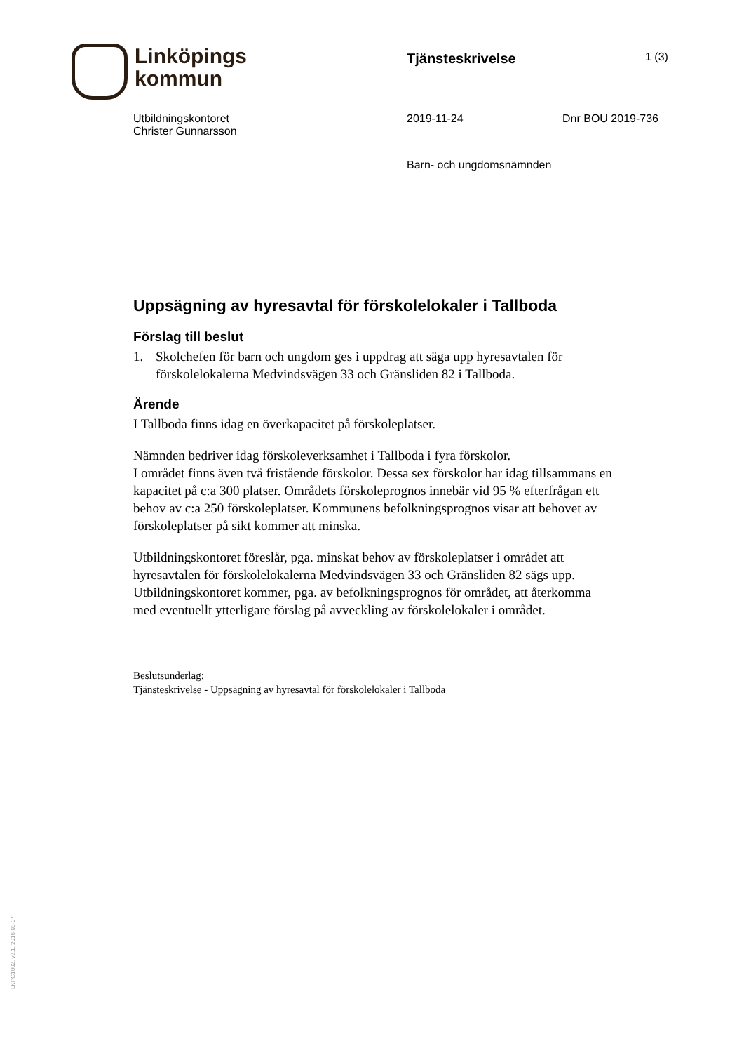Linköpings
kommun
Tjänsteskrivelse
1 (3)
Utbildningskontoret
Christer Gunnarsson
2019-11-24 Dnr BOU 2019-736
Barn- och ungdomsnämnden
Uppsägning av hyresavtal för förskolelokaler i Tallboda
Förslag till beslut
1. Skolchefen för barn och ungdom ges i uppdrag att säga upp hyresavtalen för förskolelokalerna Medvindsvägen 33 och Gränsliden 82 i Tallboda.
Ärende
I Tallboda finns idag en överkapacitet på förskoleplatser.
Nämnden bedriver idag förskoleverksamhet i Tallboda i fyra förskolor.
I området finns även två fristående förskolor. Dessa sex förskolor har idag tillsammans en kapacitet på c:a 300 platser. Områdets förskoleprognos innebär vid 95 % efterfrågan ett behov av c:a 250 förskoleplatser. Kommunens befolkningsprognos visar att behovet av förskoleplatser på sikt kommer att minska.
Utbildningskontoret föreslår, pga. minskat behov av förskoleplatser i området att hyresavtalen för förskolelokalerna Medvindsvägen 33 och Gränsliden 82 sägs upp. Utbildningskontoret kommer, pga. av befolkningsprognos för området, att återkomma med eventuellt ytterligare förslag på avveckling av förskolelokaler i området.
Beslutsunderlag:
Tjänsteskrivelse - Uppsägning av hyresavtal för förskolelokaler i Tallboda
LKPG1002, v2.1, 2016-03-07